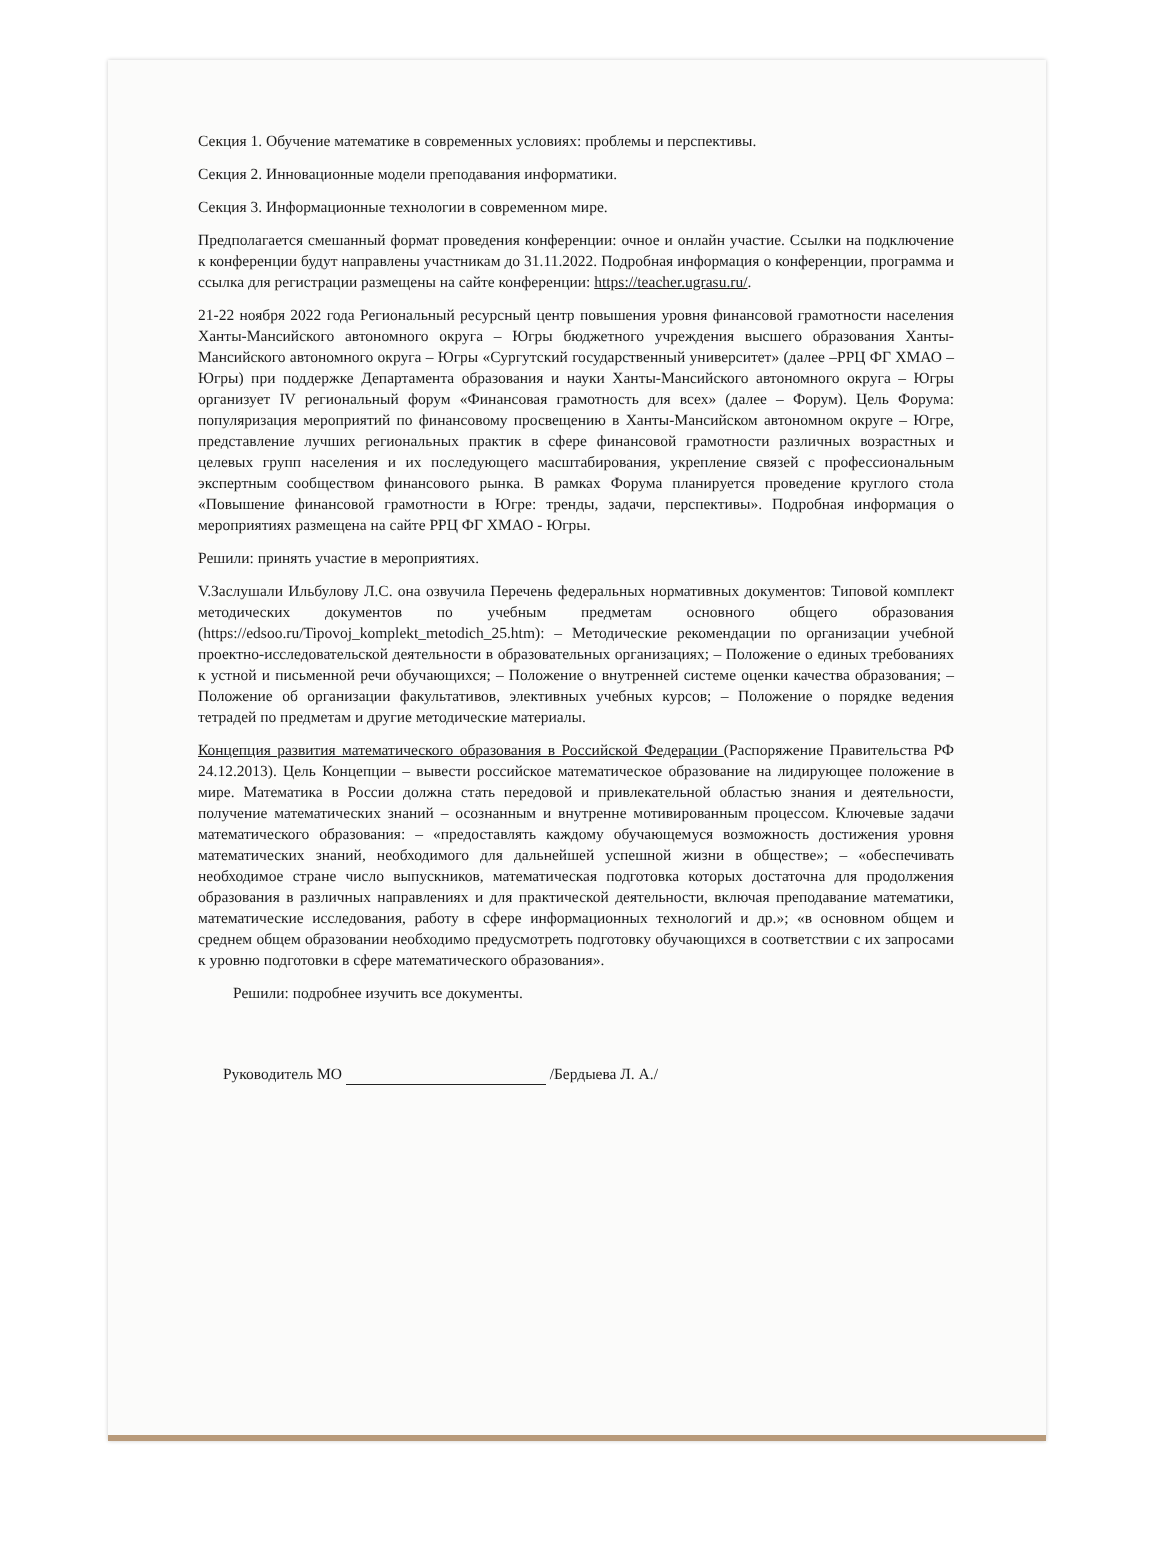Секция 1. Обучение математике в современных условиях: проблемы и перспективы.
Секция 2. Инновационные модели преподавания информатики.
Секция 3. Информационные технологии в современном мире.
Предполагается смешанный формат проведения конференции: очное и онлайн участие. Ссылки на подключение к конференции будут направлены участникам до 31.11.2022. Подробная информация о конференции, программа и ссылка для регистрации размещены на сайте конференции: https://teacher.ugrasu.ru/.
21-22 ноября 2022 года Региональный ресурсный центр повышения уровня финансовой грамотности населения Ханты-Мансийского автономного округа – Югры бюджетного учреждения высшего образования Ханты-Мансийского автономного округа – Югры «Сургутский государственный университет» (далее –РРЦ ФГ ХМАО – Югры) при поддержке Департамента образования и науки Ханты-Мансийского автономного округа – Югры организует IV региональный форум «Финансовая грамотность для всех» (далее – Форум). Цель Форума: популяризация мероприятий по финансовому просвещению в Ханты-Мансийском автономном округе – Югре, представление лучших региональных практик в сфере финансовой грамотности различных возрастных и целевых групп населения и их последующего масштабирования, укрепление связей с профессиональным экспертным сообществом финансового рынка. В рамках Форума планируется проведение круглого стола «Повышение финансовой грамотности в Югре: тренды, задачи, перспективы». Подробная информация о мероприятиях размещена на сайте РРЦ ФГ ХМАО - Югры.
Решили: принять участие в мероприятиях.
V.Заслушали Ильбулову Л.С. она озвучила Перечень федеральных нормативных документов: Типовой комплект методических документов по учебным предметам основного общего образования (https://edsoo.ru/Tipovoj_komplekt_metodich_25.htm): – Методические рекомендации по организации учебной проектно-исследовательской деятельности в образовательных организациях; – Положение о единых требованиях к устной и письменной речи обучающихся; – Положение о внутренней системе оценки качества образования; – Положение об организации факультативов, элективных учебных курсов; – Положение о порядке ведения тетрадей по предметам и другие методические материалы.
Концепция развития математического образования в Российской Федерации (Распоряжение Правительства РФ 24.12.2013). Цель Концепции – вывести российское математическое образование на лидирующее положение в мире. Математика в России должна стать передовой и привлекательной областью знания и деятельности, получение математических знаний – осознанным и внутренне мотивированным процессом. Ключевые задачи математического образования: – «предоставлять каждому обучающемуся возможность достижения уровня математических знаний, необходимого для дальнейшей успешной жизни в обществе»; – «обеспечивать необходимое стране число выпускников, математическая подготовка которых достаточна для продолжения образования в различных направлениях и для практической деятельности, включая преподавание математики, математические исследования, работу в сфере информационных технологий и др.»; «в основном общем и среднем общем образовании необходимо предусмотреть подготовку обучающихся в соответствии с их запросами к уровню подготовки в сфере математического образования».
Решили: подробнее изучить все документы.
Руководитель МО /Бердыева Л. А./